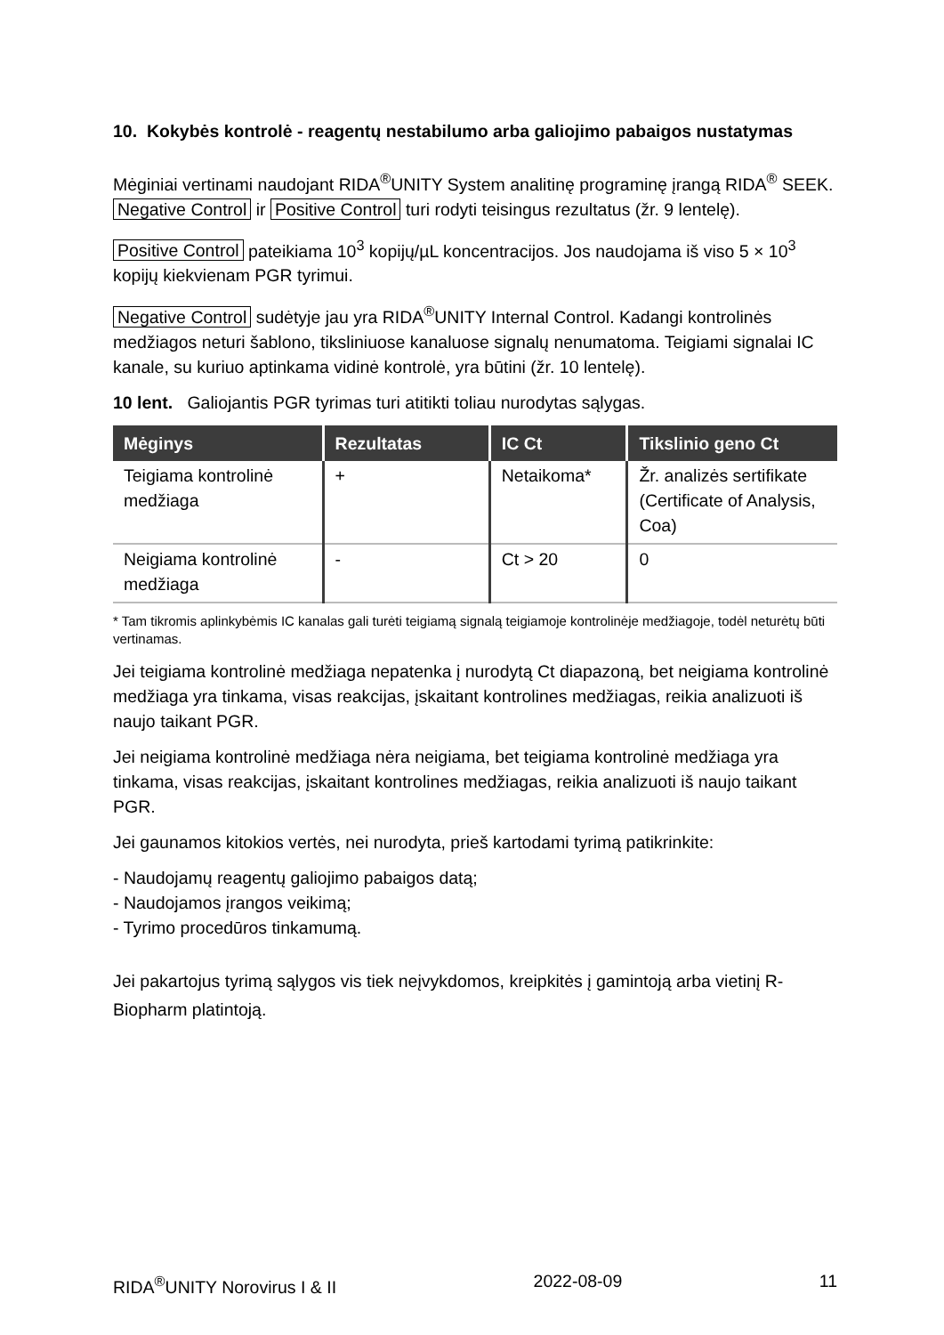10. Kokybės kontrolė - reagentų nestabilumo arba galiojimo pabaigos nustatymas
Mėginiai vertinami naudojant RIDA<sup>®</sup>UNITY System analitinę programinę įrangą RIDA<sup>®</sup> SEEK. Negative Control ir Positive Control turi rodyti teisingus rezultatus (žr. 9 lentelę).
Positive Control pateikiama 10<sup>3</sup> kopijų/µL koncentracijos. Jos naudojama iš viso 5 × 10<sup>3</sup> kopijų kiekvienam PGR tyrimui.
Negative Control sudėtyje jau yra RIDA<sup>®</sup>UNITY Internal Control. Kadangi kontrolinės medžiagos neturi šablono, tiksliniuose kanaluose signalų nenumatoma. Teigiami signalai IC kanale, su kuriuo aptinkama vidinė kontrolė, yra būtini (žr. 10 lentelę).
10 lent. Galiojantis PGR tyrimas turi atitikti toliau nurodytas sąlygas.
| Mėginys | Rezultatas | IC Ct | Tikslinio geno Ct |
| --- | --- | --- | --- |
| Teigiama kontrolinė medžiaga | + | Netaikoma* | Žr. analizės sertifikate (Certificate of Analysis, Coa) |
| Neigiama kontrolinė medžiaga | - | Ct > 20 | 0 |
* Tam tikromis aplinkybėmis IC kanalas gali turėti teigiamą signalą teigiamoje kontrolinėje medžiagoje, todėl neturėtų būti vertinamas.
Jei teigiama kontrolinė medžiaga nepatenka į nurodytą Ct diapazoną, bet neigiama kontrolinė medžiaga yra tinkama, visas reakcijas, įskaitant kontrolines medžiagas, reikia analizuoti iš naujo taikant PGR.
Jei neigiama kontrolinė medžiaga nėra neigiama, bet teigiama kontrolinė medžiaga yra tinkama, visas reakcijas, įskaitant kontrolines medžiagas, reikia analizuoti iš naujo taikant PGR.
Jei gaunamos kitokios vertės, nei nurodyta, prieš kartodami tyrimą patikrinkite:
- Naudojamų reagentų galiojimo pabaigos datą;
- Naudojamos įrangos veikimą;
- Tyrimo procedūros tinkamumą.
Jei pakartojus tyrimą sąlygos vis tiek neįvykdomos, kreipkitės į gamintoją arba vietinį R-Biopharm platintoją.
RIDA<sup>®</sup>UNITY Norovirus I & II 2022-08-09 11